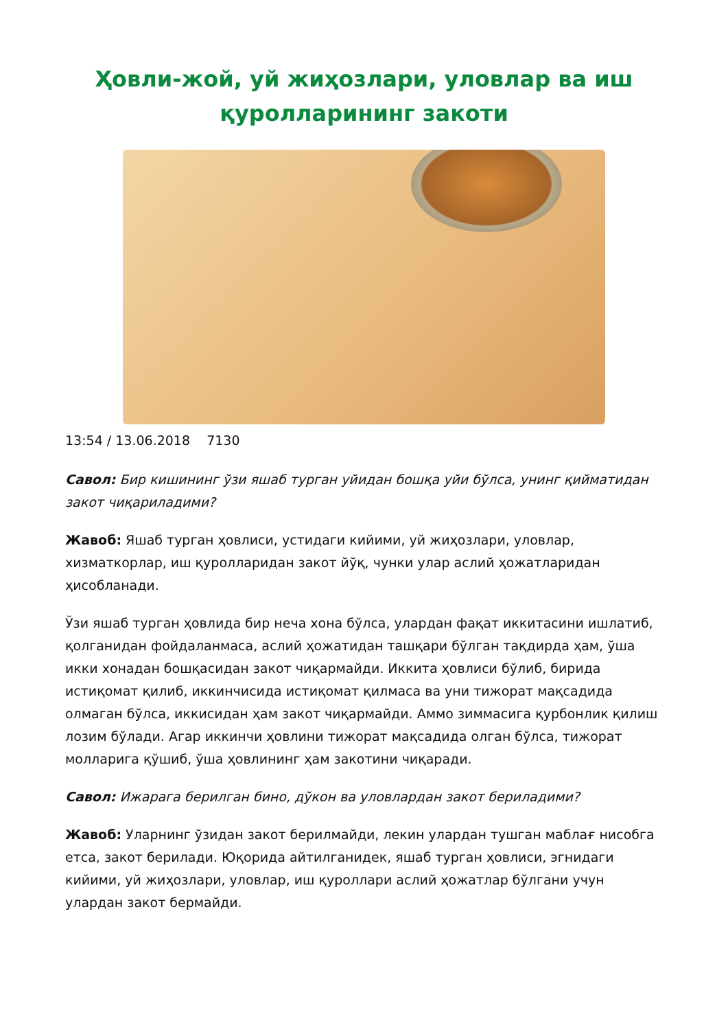Ҳовли-жой, уй жиҳозлари, уловлар ва иш қуролларининг закоти
13:54 / 13.06.2018 7130
Савол: Бир кишининг ўзи яшаб турган уйидан бошқа уйи бўлса, унинг қийматидан закот чиқариладими?
Жавоб: Яшаб турган ҳовлиси, устидаги кийими, уй жиҳозлари, уловлар, хизматкорлар, иш қуролларидан закот йўқ, чунки улар аслий ҳожатларидан ҳисобланади.
Ўзи яшаб турган ҳовлида бир неча хона бўлса, улардан фақат иккитасини ишлатиб, қолганидан фойдаланмаса, аслий ҳожатидан ташқари бўлган тақдирда ҳам, ўша икки хонадан бошқасидан закот чиқармайди. Иккита ҳовлиси бўлиб, бирида истиқомат қилиб, иккинчисида истиқомат қилмаса ва уни тижорат мақсадида олмаган бўлса, иккисидан ҳам закот чиқармайди. Аммо зиммасига қурбонлик қилиш лозим бўлади. Агар иккинчи ҳовлини тижорат мақсадида олган бўлса, тижорат молларига қўшиб, ўша ҳовлининг ҳам закотини чиқаради.
Савол: Ижарага берилган бино, дўкон ва уловлардан закот бериладими?
Жавоб: Уларнинг ўзидан закот берилмайди, лекин улардан тушган маблағ нисобга етса, закот берилади. Юқорида айтилганидек, яшаб турган ҳовлиси, эгнидаги кийими, уй жиҳозлари, уловлар, иш қуроллари аслий ҳожатлар бўлгани учун улардан закот бермайди.